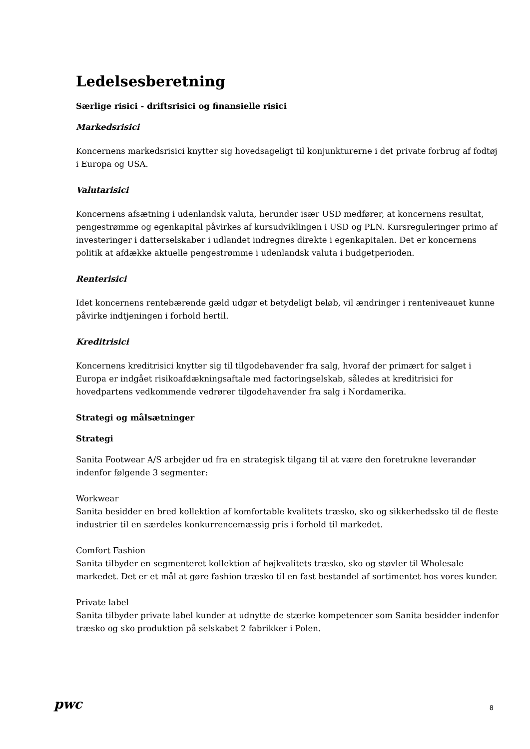Ledelsesberetning
Særlige risici - driftsrisici og finansielle risici
Markedsrisici
Koncernens markedsrisici knytter sig hovedsageligt til konjunkturerne i det private forbrug af fodtøj i Europa og USA.
Valutarisici
Koncernens afsætning i udenlandsk valuta, herunder især USD medfører, at koncernens resultat, pengestrømme og egenkapital påvirkes af kursudviklingen i USD og PLN. Kursreguleringer primo af investeringer i datterselskaber i udlandet indregnes direkte i egenkapitalen. Det er koncernens politik at afdække aktuelle pengestrømme i udenlandsk valuta i budgetperioden.
Renterisici
Idet koncernens rentebærende gæld udgør et betydeligt beløb, vil ændringer i renteniveauet kunne påvirke indtjeningen i forhold hertil.
Kreditrisici
Koncernens kreditrisici knytter sig til tilgodehavender fra salg, hvoraf der primært for salget i Europa er indgået risikoafdækningsaftale med factoringselskab, således at kreditrisici for hovedpartens vedkommende vedrører tilgodehavender fra salg i Nordamerika.
Strategi og målsætninger
Strategi
Sanita Footwear A/S arbejder ud fra en strategisk tilgang til at være den foretrukne leverandør indenfor følgende 3 segmenter:
Workwear
Sanita besidder en bred kollektion af komfortable kvalitets træsko, sko og sikkerhedssko til de fleste industrier til en særdeles konkurrencemæssig pris i forhold til markedet.
Comfort Fashion
Sanita tilbyder en segmenteret kollektion af højkvalitets træsko, sko og støvler til Wholesale markedet. Det er et mål at gøre fashion træsko til en fast bestandel af sortimentet hos vores kunder.
Private label
Sanita tilbyder private label kunder at udnytte de stærke kompetencer som Sanita besidder indenfor træsko og sko produktion på selskabet 2 fabrikker i Polen.
pwc 8